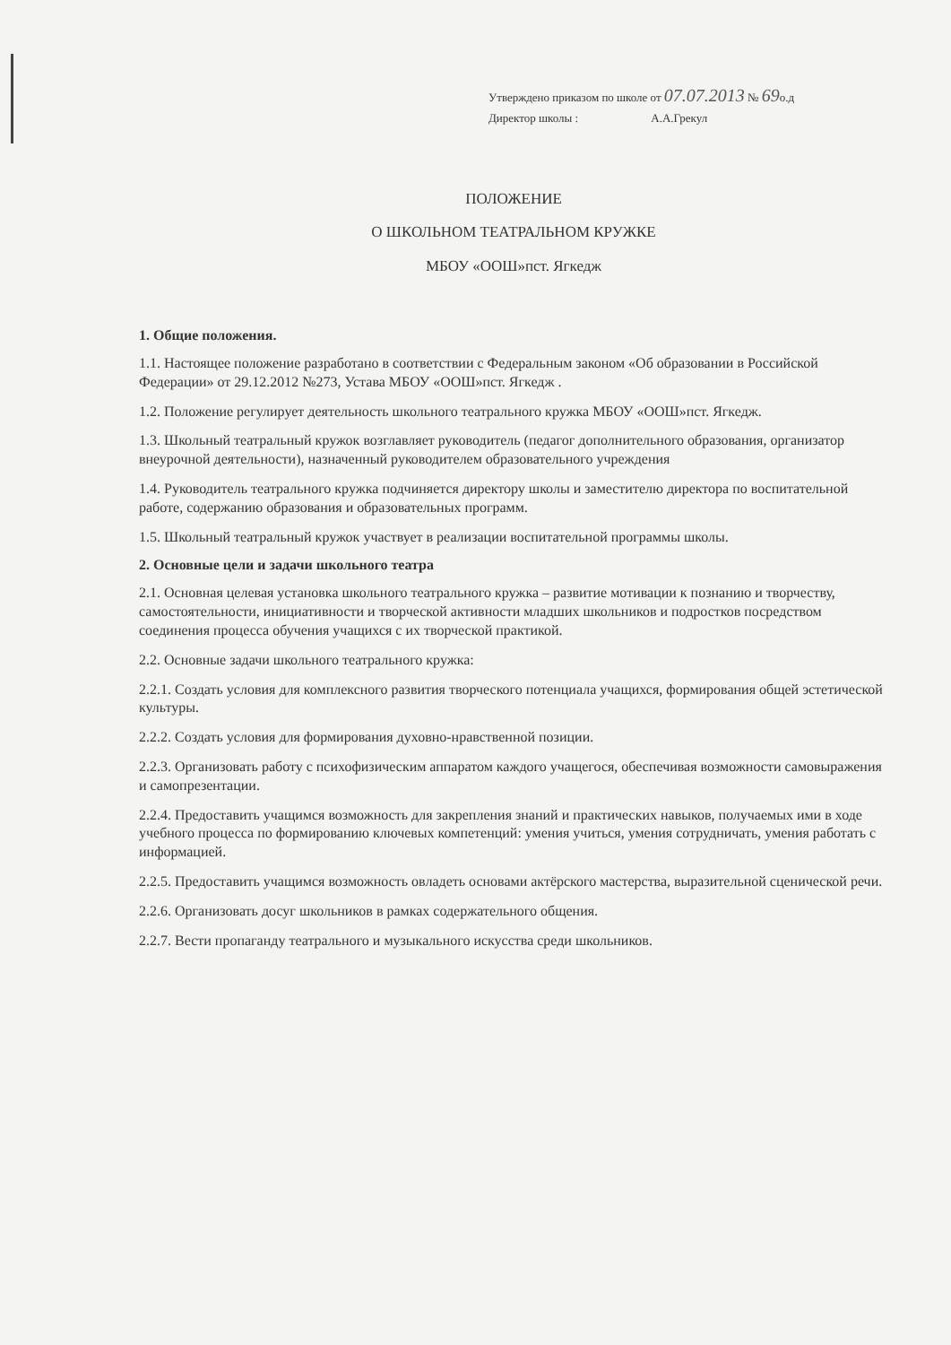Утверждено приказом по школе от 07.07.2013 № 69о.д
Директор школы : А.А.Грекул
ПОЛОЖЕНИЕ
О ШКОЛЬНОМ ТЕАТРАЛЬНОМ КРУЖКЕ
МБОУ «ООШ»пст. Ягкедж
1. Общие положения.
1.1. Настоящее положение разработано в соответствии с Федеральным законом «Об образовании в Российской Федерации» от 29.12.2012 №273, Устава МБОУ «ООШ»пст. Ягкедж .
1.2. Положение регулирует деятельность школьного театрального кружка МБОУ «ООШ»пст. Ягкедж.
1.3. Школьный театральный кружок возглавляет руководитель (педагог дополнительного образования, организатор внеурочной деятельности), назначенный руководителем образовательного учреждения
1.4. Руководитель театрального кружка подчиняется директору школы и заместителю директора по воспитательной работе, содержанию образования и образовательных программ.
1.5. Школьный театральный кружок участвует в реализации воспитательной программы школы.
2. Основные цели и задачи школьного театра
2.1. Основная целевая установка школьного театрального кружка – развитие мотивации к познанию и творчеству, самостоятельности, инициативности и творческой активности младших школьников и подростков посредством соединения процесса обучения учащихся с их творческой практикой.
2.2. Основные задачи школьного театрального кружка:
2.2.1. Создать условия для комплексного развития творческого потенциала учащихся, формирования общей эстетической культуры.
2.2.2. Создать условия для формирования духовно-нравственной позиции.
2.2.3. Организовать работу с психофизическим аппаратом каждого учащегося, обеспечивая возможности самовыражения и самопрезентации.
2.2.4. Предоставить учащимся возможность для закрепления знаний и практических навыков, получаемых ими в ходе учебного процесса по формированию ключевых компетенций: умения учиться, умения сотрудничать, умения работать с информацией.
2.2.5. Предоставить учащимся возможность овладеть основами актёрского мастерства, выразительной сценической речи.
2.2.6. Организовать досуг школьников в рамках содержательного общения.
2.2.7. Вести пропаганду театрального и музыкального искусства среди школьников.